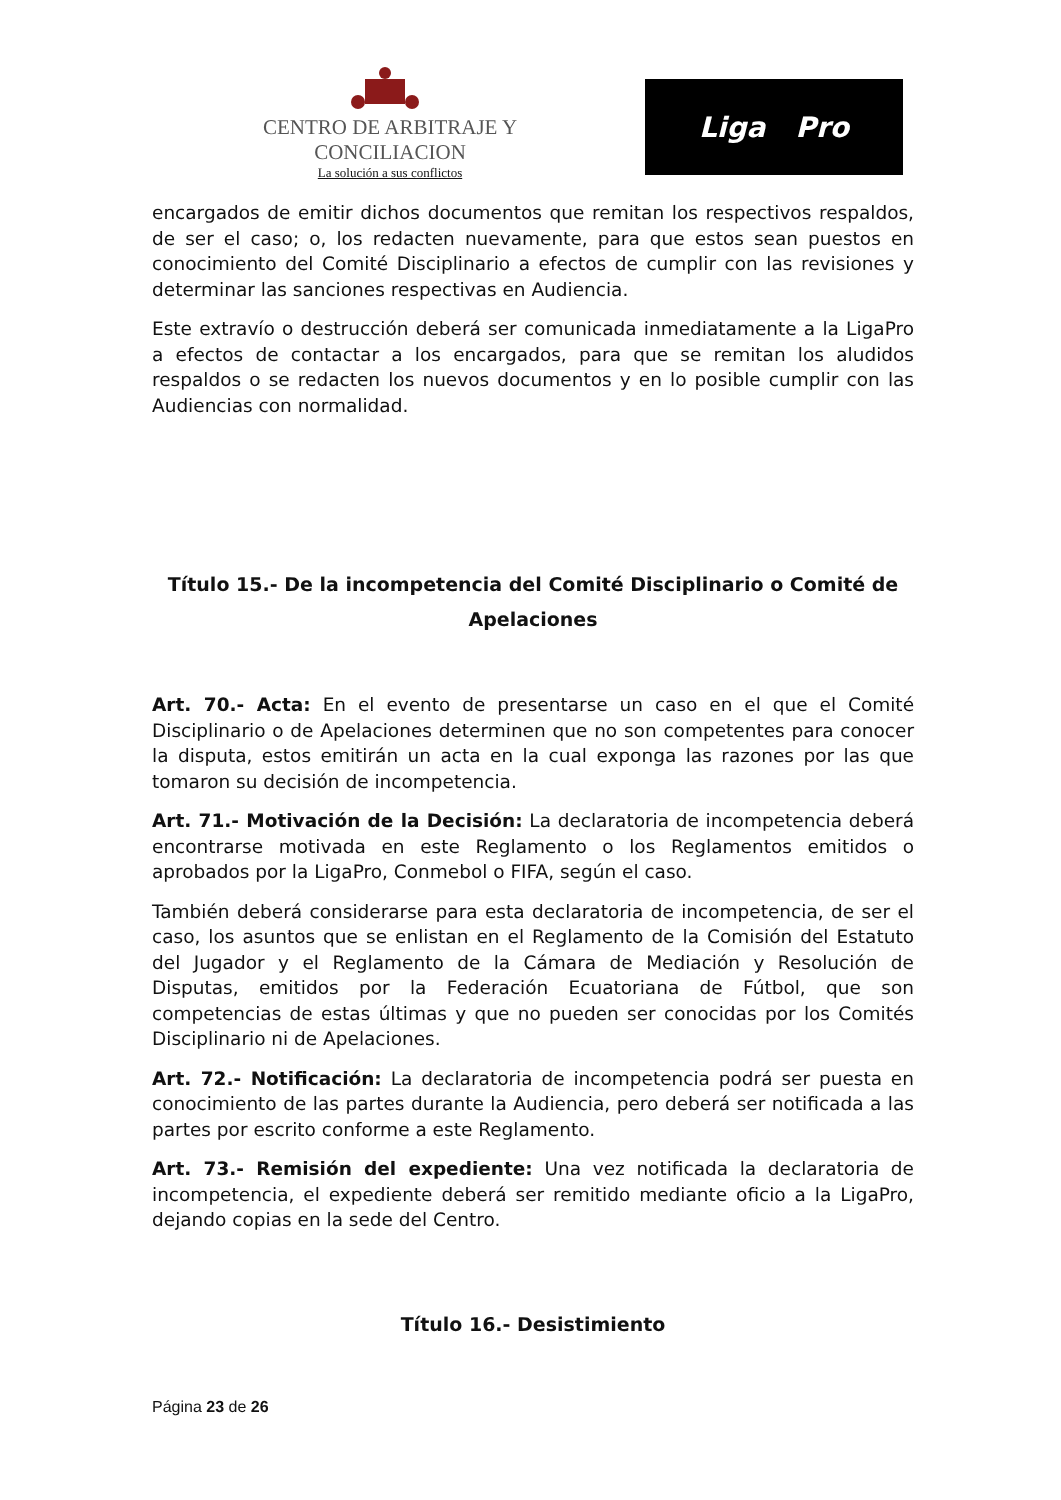CENTRO DE ARBITRAJE Y CONCILIACION
La solución a sus conflictos
Liga Pro
encargados de emitir dichos documentos que remitan los respectivos respaldos, de ser el caso; o, los redacten nuevamente, para que estos sean puestos en conocimiento del Comité Disciplinario a efectos de cumplir con las revisiones y determinar las sanciones respectivas en Audiencia.
Este extravío o destrucción deberá ser comunicada inmediatamente a la LigaPro a efectos de contactar a los encargados, para que se remitan los aludidos respaldos o se redacten los nuevos documentos y en lo posible cumplir con las Audiencias con normalidad.
Título 15.- De la incompetencia del Comité Disciplinario o Comité de Apelaciones
Art. 70.- Acta: En el evento de presentarse un caso en el que el Comité Disciplinario o de Apelaciones determinen que no son competentes para conocer la disputa, estos emitirán un acta en la cual exponga las razones por las que tomaron su decisión de incompetencia.
Art. 71.- Motivación de la Decisión: La declaratoria de incompetencia deberá encontrarse motivada en este Reglamento o los Reglamentos emitidos o aprobados por la LigaPro, Conmebol o FIFA, según el caso.
También deberá considerarse para esta declaratoria de incompetencia, de ser el caso, los asuntos que se enlistan en el Reglamento de la Comisión del Estatuto del Jugador y el Reglamento de la Cámara de Mediación y Resolución de Disputas, emitidos por la Federación Ecuatoriana de Fútbol, que son competencias de estas últimas y que no pueden ser conocidas por los Comités Disciplinario ni de Apelaciones.
Art. 72.- Notificación: La declaratoria de incompetencia podrá ser puesta en conocimiento de las partes durante la Audiencia, pero deberá ser notificada a las partes por escrito conforme a este Reglamento.
Art. 73.- Remisión del expediente: Una vez notificada la declaratoria de incompetencia, el expediente deberá ser remitido mediante oficio a la LigaPro, dejando copias en la sede del Centro.
Título 16.- Desistimiento
Página 23 de 26